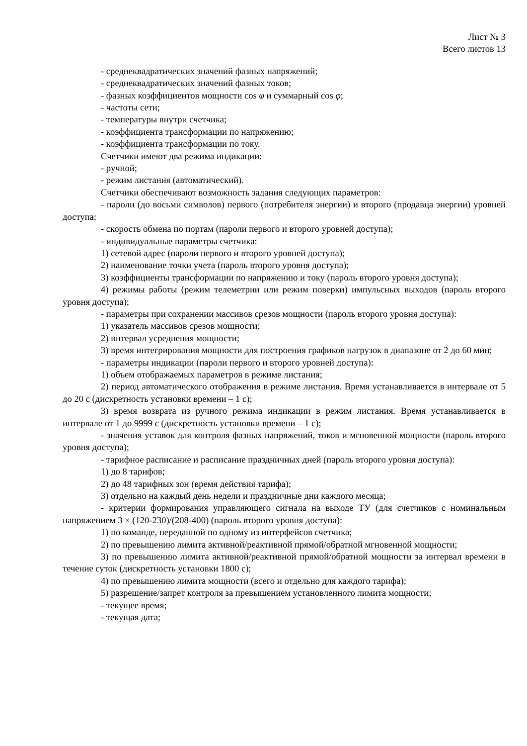Лист № 3
Всего листов 13
- среднеквадратических значений фазных напряжений;
- среднеквадратических значений фазных токов;
- фазных коэффициентов мощности cos φ и суммарный cos φ;
- частоты сети;
- температуры внутри счетчика;
- коэффициента трансформации по напряжению;
- коэффициента трансформации по току.
Счетчики имеют два режима индикации:
- ручной;
- режим листания (автоматический).
Счетчики обеспечивают возможность задания следующих параметров:
- пароли (до восьми символов) первого (потребителя энергии) и второго (продавца энергии) уровней доступа;
- скорость обмена по портам (пароли первого и второго уровней доступа);
- индивидуальные параметры счетчика:
1) сетевой адрес (пароли первого и второго уровней доступа);
2) наименование точки учета (пароль второго уровня доступа);
3) коэффициенты трансформации по напряжению и току (пароль второго уровня доступа);
4) режимы работы (режим телеметрии или режим поверки) импульсных выходов (пароль второго уровня доступа);
- параметры при сохранении массивов срезов мощности (пароль второго уровня доступа):
1) указатель массивов срезов мощности;
2) интервал усреднения мощности;
3) время интегрирования мощности для построения графиков нагрузок в диапазоне от 2 до 60 мин;
- параметры индикации (пароли первого и второго уровней доступа):
1) объем отображаемых параметров в режиме листания;
2) период автоматического отображения в режиме листания. Время устанавливается в интервале от 5 до 20 с (дискретность установки времени – 1 с);
3) время возврата из ручного режима индикации в режим листания. Время устанавливается в интервале от 1 до 9999 с (дискретность установки времени – 1 с);
- значения уставок для контроля фазных напряжений, токов и мгновенной мощности (пароль второго уровня доступа);
- тарифное расписание и расписание праздничных дней (пароль второго уровня доступа):
1) до 8 тарифов;
2) до 48 тарифных зон (время действия тарифа);
3) отдельно на каждый день недели и праздничные дни каждого месяца;
- критерии формирования управляющего сигнала на выходе ТУ (для счетчиков с номинальным напряжением 3 × (120-230)/(208-400) (пароль второго уровня доступа):
1) по команде, переданной по одному из интерфейсов счетчика;
2) по превышению лимита активной/реактивной прямой/обратной мгновенной мощности;
3) по превышению лимита активной/реактивной прямой/обратной мощности за интервал времени в течение суток (дискретность установки 1800 с);
4) по превышению лимита мощности (всего и отдельно для каждого тарифа);
5) разрешение/запрет контроля за превышением установленного лимита мощности;
- текущее время;
- текущая дата;